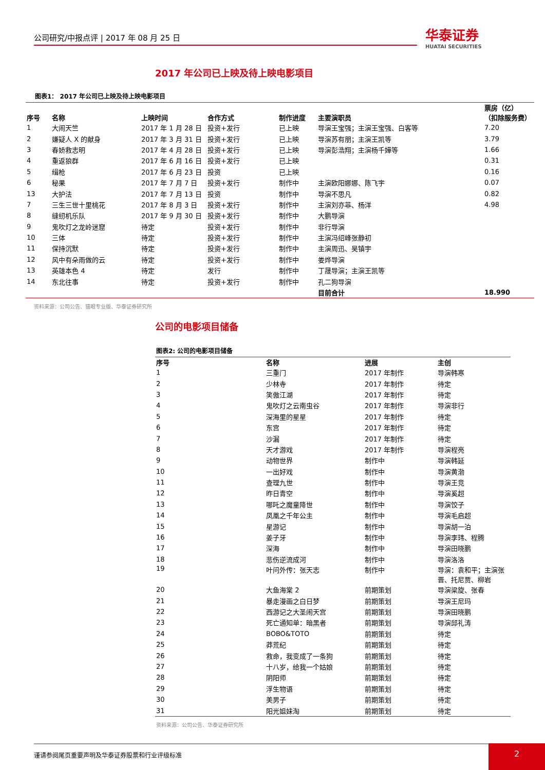公司研究/中报点评 | 2017 年 08 月 25 日 华泰证券
HUATAI SECURITIES
2017 年公司已上映及待上映电影项目
图表1： 2017 年公司已上映及待上映电影项目
| 序号 | 名称 | 上映时间 | 合作方式 | 制作进度 | 主要演职员 | 票房（亿） （扣除服务费） |
| --- | --- | --- | --- | --- | --- | --- |
| 1 | 大闹天竺 | 2017 年 1 月 28 日 | 投资+发行 | 已上映 | 导演王宝强；主演王宝强、白客等 | 7.20 |
| 2 | 嫌疑人 X 的献身 | 2017 年 3 月 31 日 | 投资+发行 | 已上映 | 导演苏有朋；主演王凯等 | 3.79 |
| 3 | 春娇救志明 | 2017 年 4 月 28 日 | 投资+发行 | 已上映 | 导演彭浩翔；主演杨千嬅等 | 1.66 |
| 4 | 重返狼群 | 2017 年 6 月 16 日 | 投资+发行 | 已上映 | | 0.31 |
| 5 | 缉枪 | 2017 年 6 月 23 日 | 投资 | 已上映 | | 0.16 |
| 6 | 秘果 | 2017 年 7 月 7 日 | 投资+发行 | 制作中 | 主演欧阳娜娜、陈飞宇 | 0.07 |
| 13 | 大护法 | 2017 年 7 月 13 日 | 投资 | 制作中 | 导演不思凡 | 0.82 |
| 7 | 三生三世十里桃花 | 2017 年 8 月 3 日 | 投资+发行 | 制作中 | 主演刘亦菲、杨洋 | 4.98 |
| 8 | 缝纫机乐队 | 2017 年 9 月 30 日 | 投资+发行 | 制作中 | 大鹏导演 | |
| 9 | 鬼吹灯之龙岭迷窟 | 待定 | 投资+发行 | 制作中 | 非行导演 | |
| 10 | 三体 | 待定 | 投资+发行 | 制作中 | 主演冯绍峰张静初 | |
| 11 | 保持沉默 | 待定 | 投资+发行 | 制作中 | 主演周迅、吴镇宇 | |
| 12 | 风中有朵雨做的云 | 待定 | 投资+发行 | 制作中 | 娄烨导演 | |
| 13 | 英雄本色 4 | 待定 | 发行 | 制作中 | 丁晟导演；主演王凯等 | |
| 14 | 东北往事 | 待定 | 投资+发行 | 制作中 | 孔二狗导演 | |
| | | | | | 目前合计 | 18.990 |
资料来源：公司公告、猫眼专业版、华泰证券研究所
公司的电影项目储备
图表2: 公司的电影项目储备
| 序号 | 名称 | 进展 | 主创 |
| --- | --- | --- | --- |
| 1 | 三重门 | 2017 年制作 | 导演韩寒 |
| 2 | 少林寺 | 2017 年制作 | 待定 |
| 3 | 笑傲江湖 | 2017 年制作 | 待定 |
| 4 | 鬼吹灯之云南虫谷 | 2017 年制作 | 导演非行 |
| 5 | 深海里的星星 | 2017 年制作 | 待定 |
| 6 | 东宫 | 2017 年制作 | 待定 |
| 7 | 沙漏 | 2017 年制作 | 待定 |
| 8 | 天才游戏 | 2017 年制作 | 导演程亮 |
| 9 | 动物世界 | 制作中 | 导演韩延 |
| 10 | 一出好戏 | 制作中 | 导演黄渤 |
| 11 | 查理九世 | 制作中 | 导演王竞 |
| 12 | 昨日青空 | 制作中 | 导演奚超 |
| 13 | 哪吒之魔童降世 | 制作中 | 导演饺子 |
| 14 | 凤凰之千年公主 | 制作中 | 导演毛启超 |
| 15 | 星游记 | 制作中 | 导演胡一泊 |
| 16 | 姜子牙 | 制作中 | 导演李玮、程腾 |
| 17 | 深海 | 制作中 | 导演田晓鹏 |
| 18 | 悲伤逆流成河 | 制作中 | 导演洛洛 |
| 19 | 叶问外传：张天志 | 制作中 | 导演：袁和平；主演张 晋、托尼贾、柳岩 |
| 20 | 大鱼海棠 2 | 前期策划 | 导演梁旋、张春 |
| 21 | 暴走漫画之白日梦 | 前期策划 | 导演王尼玛 |
| 22 | 西游记之大圣闹天宫 | 前期策划 | 导演田晓鹏 |
| 23 | 死亡通知单：暗黑者 | 前期策划 | 导演邱礼涛 |
| 24 | BOBO&TOTO | 前期策划 | 待定 |
| 25 | 莽荒纪 | 前期策划 | 待定 |
| 26 | 救命，我变成了一条狗 | 前期策划 | 待定 |
| 27 | 十八岁，给我一个姑娘 | 前期策划 | 待定 |
| 28 | 阴阳师 | 前期策划 | 待定 |
| 29 | 浮生物语 | 前期策划 | 待定 |
| 30 | 美男子 | 前期策划 | 待定 |
| 31 | 阳光姐妹淘 | 前期策划 | 待定 |
资料来源：公司公告、华泰证券研究所
谨请参阅尾页重要声明及华泰证券股票和行业评级标准 2